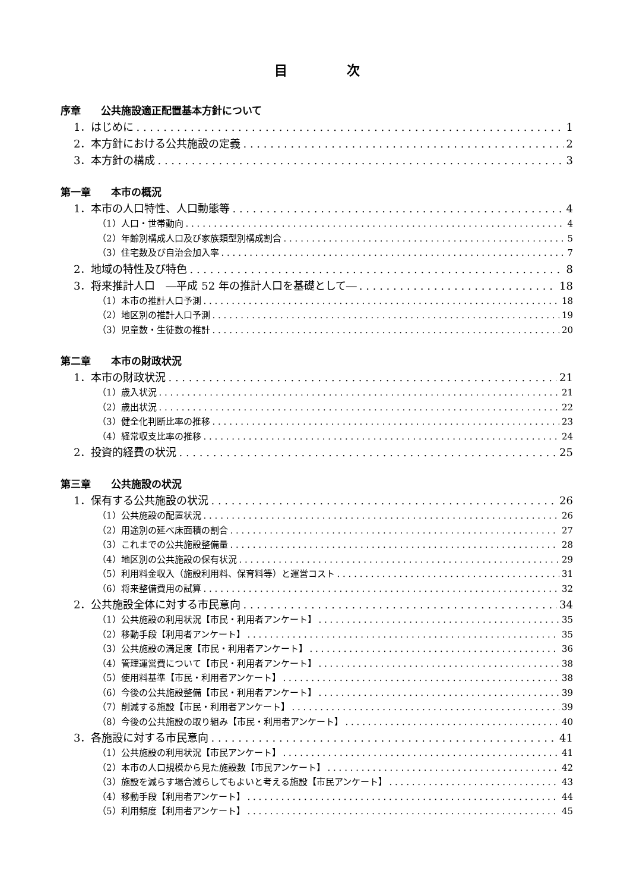目次
序章　　公共施設適正配置基本方針について
1．はじめに 1
2．本方針における公共施設の定義 2
3．本方針の構成 3
第一章　　本市の概況
1．本市の人口特性、人口動態等 4
（1）人口・世帯動向 4
（2）年齢別構成人口及び家族類型別構成割合 5
（3）住宅数及び自治会加入率 7
2．地域の特性及び特色 8
3．将来推計人口　―平成 52 年の推計人口を基礎として― 18
（1）本市の推計人口予測 18
（2）地区別の推計人口予測 19
（3）児童数・生徒数の推計 20
第二章　　本市の財政状況
1．本市の財政状況 21
（1）歳入状況 21
（2）歳出状況 22
（3）健全化判断比率の推移 23
（4）経常収支比率の推移 24
2．投資的経費の状況 25
第三章　　公共施設の状況
1．保有する公共施設の状況 26
（1）公共施設の配置状況 26
（2）用途別の延べ床面積の割合 27
（3）これまでの公共施設整備量 28
（4）地区別の公共施設の保有状況 29
（5）利用料金収入（施設利用料、保育料等）と運営コスト 31
（6）将来整備費用の試算 32
2．公共施設全体に対する市民意向 34
（1）公共施設の利用状況【市民・利用者アンケート】 35
（2）移動手段【利用者アンケート】 35
（3）公共施設の満足度【市民・利用者アンケート】 36
（4）管理運営費について【市民・利用者アンケート】 38
（5）使用料基準【市民・利用者アンケート】 38
（6）今後の公共施設整備【市民・利用者アンケート】 39
（7）削減する施設【市民・利用者アンケート】 39
（8）今後の公共施設の取り組み【市民・利用者アンケート】 40
3．各施設に対する市民意向 41
（1）公共施設の利用状況【市民アンケート】 41
（2）本市の人口規模から見た施設数【市民アンケート】 42
（3）施設を減らす場合減らしてもよいと考える施設【市民アンケート】 43
（4）移動手段【利用者アンケート】 44
（5）利用頻度【利用者アンケート】 45